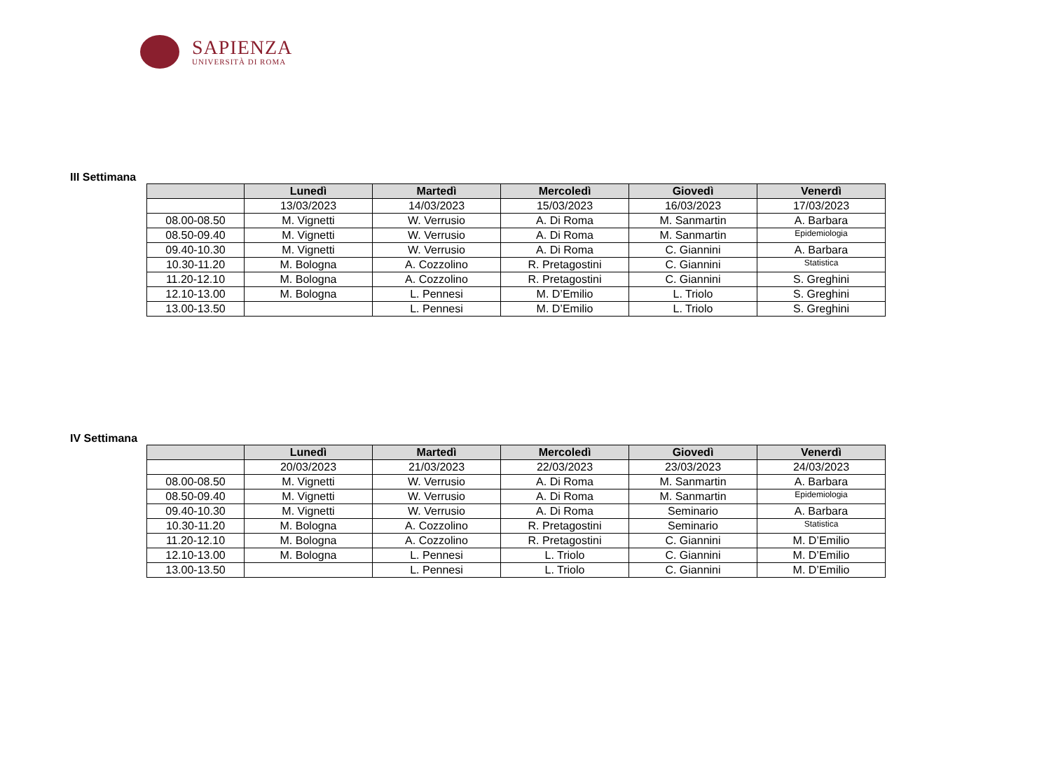SAPIENZA
UNIVERSITÀ DI ROMA
III Settimana
| | Lunedì | Martedì | Mercoledì | Giovedì | Venerdì |
| --- | --- | --- | --- | --- | --- |
| | 13/03/2023 | 14/03/2023 | 15/03/2023 | 16/03/2023 | 17/03/2023 |
| 08.00-08.50 | M. Vignetti | W. Verrusio | A. Di Roma | M. Sanmartin | A. Barbara |
| 08.50-09.40 | M. Vignetti | W. Verrusio | A. Di Roma | M. Sanmartin | Epidemiologia |
| 09.40-10.30 | M. Vignetti | W. Verrusio | A. Di Roma | C. Giannini | A. Barbara |
| 10.30-11.20 | M. Bologna | A. Cozzolino | R. Pretagostini | C. Giannini | Statistica |
| 11.20-12.10 | M. Bologna | A. Cozzolino | R. Pretagostini | C. Giannini | S. Greghini |
| 12.10-13.00 | M. Bologna | L. Pennesi | M. D’Emilio | L. Triolo | S. Greghini |
| 13.00-13.50 | | L. Pennesi | M. D’Emilio | L. Triolo | S. Greghini |
IV Settimana
| | Lunedì | Martedì | Mercoledì | Giovedì | Venerdì |
| --- | --- | --- | --- | --- | --- |
| | 20/03/2023 | 21/03/2023 | 22/03/2023 | 23/03/2023 | 24/03/2023 |
| 08.00-08.50 | M. Vignetti | W. Verrusio | A. Di Roma | M. Sanmartin | A. Barbara |
| 08.50-09.40 | M. Vignetti | W. Verrusio | A. Di Roma | M. Sanmartin | Epidemiologia |
| 09.40-10.30 | M. Vignetti | W. Verrusio | A. Di Roma | Seminario | A. Barbara |
| 10.30-11.20 | M. Bologna | A. Cozzolino | R. Pretagostini | Seminario | Statistica |
| 11.20-12.10 | M. Bologna | A. Cozzolino | R. Pretagostini | C. Giannini | M. D’Emilio |
| 12.10-13.00 | M. Bologna | L. Pennesi | L. Triolo | C. Giannini | M. D’Emilio |
| 13.00-13.50 | | L. Pennesi | L. Triolo | C. Giannini | M. D’Emilio |